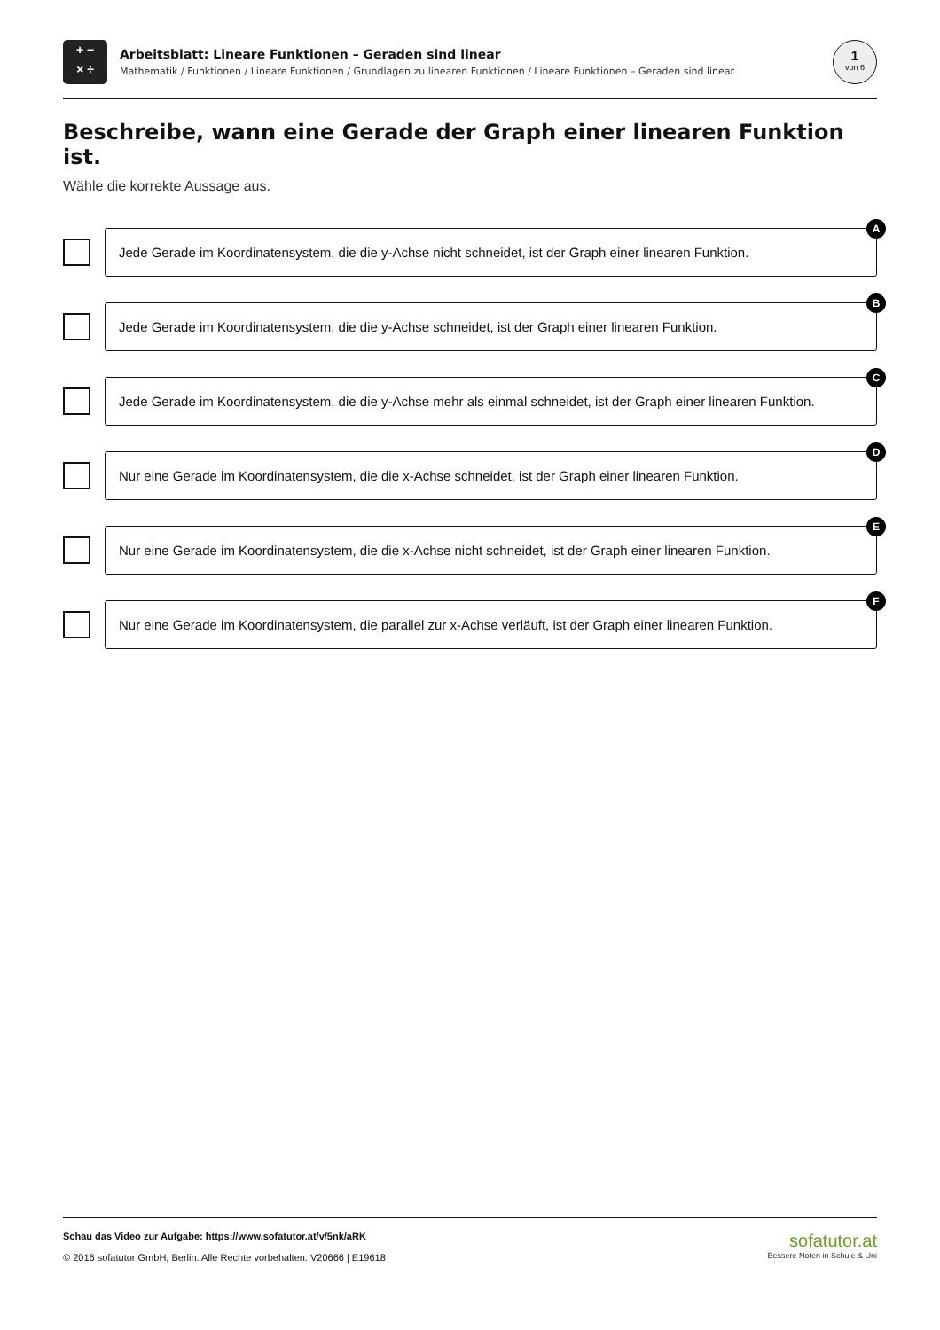+ −
× ÷
Arbeitsblatt: Lineare Funktionen – Geraden sind linear
Mathematik / Funktionen / Lineare Funktionen / Grundlagen zu linearen Funktionen / Lineare Funktionen – Geraden sind linear
1
von 6
Beschreibe, wann eine Gerade der Graph einer linearen Funktion ist.
Wähle die korrekte Aussage aus.
A
Jede Gerade im Koordinatensystem, die die y-Achse nicht schneidet, ist der Graph einer linearen Funktion.
B
Jede Gerade im Koordinatensystem, die die y-Achse schneidet, ist der Graph einer linearen Funktion.
C
Jede Gerade im Koordinatensystem, die die y-Achse mehr als einmal schneidet, ist der Graph einer linearen Funktion.
D
Nur eine Gerade im Koordinatensystem, die die x-Achse schneidet, ist der Graph einer linearen Funktion.
E
Nur eine Gerade im Koordinatensystem, die die x-Achse nicht schneidet, ist der Graph einer linearen Funktion.
F
Nur eine Gerade im Koordinatensystem, die parallel zur x-Achse verläuft, ist der Graph einer linearen Funktion.
Schau das Video zur Aufgabe: https://www.sofatutor.at/v/5nk/aRK
© 2016 sofatutor GmbH, Berlin. Alle Rechte vorbehalten. V20666 | E19618
sofatutor.at
Bessere Noten in Schule & Uni